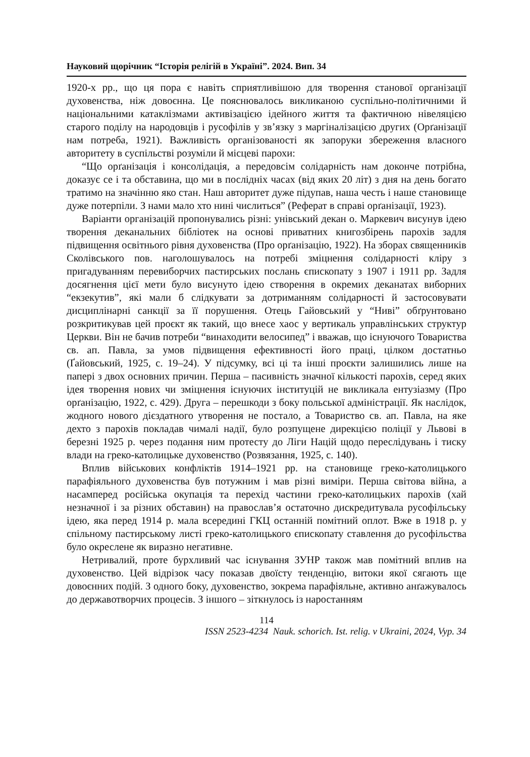Науковий щорічник “Історія релігій в Україні”. 2024. Вип. 34
1920-х рр., що ця пора є навіть сприятливішою для творення станової організації духовенства, ніж довоєнна. Це пояснювалось викликаною суспільно-політичними й національними катаклізмами активізацією ідейного життя та фактичною нівеляцією старого поділу на народовців і русофілів у зв’язку з маргіналізацією других (Орґанізації нам потреба, 1921). Важливість організованості як запоруки збереження власного авторитету в суспільстві розуміли й місцеві парохи:
“Що орґанізація і консолідація, а передовсім солідарність нам доконче потрібна, доказує се і та обставина, що ми в послідніх часах (від яких 20 літ) з дня на день богато тратимо на значінню яко стан. Наш авторитет дуже підупав, наша честь і наше становище дуже потерпіли. З нами мало хто нині числиться” (Реферат в справі орґанізації, 1923).
Варіанти організацій пропонувались різні: унівський декан о. Маркевич висунув ідею творення деканальних бібліотек на основі приватних книгозбірень парохів задля підвищення освітнього рівня духовенства (Про орґанізацію, 1922). На зборах священників Сколівського пов. наголошувалось на потребі зміцнення солідарності кліру з пригадуванням перевиборчих пастирських послань єпископату з 1907 і 1911 рр. Задля досягнення цієї мети було висунуто ідею створення в окремих деканатах виборних “екзекутив”, які мали б слідкувати за дотриманням солідарності й застосовувати дисциплінарні санкції за її порушення. Отець Гайовський у “Ниві” обґрунтовано розкритикував цей проєкт як такий, що внесе хаос у вертикаль управлінських структур Церкви. Він не бачив потреби “винаходити велосипед” і вважав, що існуючого Товариства св. ап. Павла, за умов підвищення ефективності його праці, цілком достатньо (Ґайовський, 1925, с. 19–24). У підсумку, всі ці та інші проєкти залишились лише на папері з двох основних причин. Перша – пасивність значної кількості парохів, серед яких ідея творення нових чи зміцнення існуючих інституцій не викликала ентузіазму (Про орґанізацію, 1922, с. 429). Друга – перешкоди з боку польської адміністрації. Як наслідок, жодного нового дієздатного утворення не постало, а Товариство св. ап. Павла, на яке дехто з парохів покладав чималі надії, було розпущене дирекцією поліції у Львові в березні 1925 р. через подання ним протесту до Ліги Націй щодо переслідувань і тиску влади на греко-католицьке духовенство (Розвязання, 1925, с. 140).
Вплив військових конфліктів 1914–1921 рр. на становище греко-католицького парафіяльного духовенства був потужним і мав різні виміри. Перша світова війна, а насамперед російська окупація та перехід частини греко-католицьких парохів (хай незначної і за різних обставин) на православ’я остаточно дискредитувала русофільську ідею, яка перед 1914 р. мала всередині ГКЦ останній помітний оплот. Вже в 1918 р. у спільному пастирському листі греко-католицького єпископату ставлення до русофільства було окреслене як виразно негативне.
Нетривалий, проте бурхливий час існування ЗУНР також мав помітний вплив на духовенство. Цей відрізок часу показав двоїсту тенденцію, витоки якої сягають ще довоєнних подій. З одного боку, духовенство, зокрема парафіяльне, активно анґажувалось до державотворчих процесів. З іншого – зіткнулось із наростанням
114
ISSN 2523-4234 Nauk. schorich. Ist. relig. v Ukraini, 2024, Vyp. 34